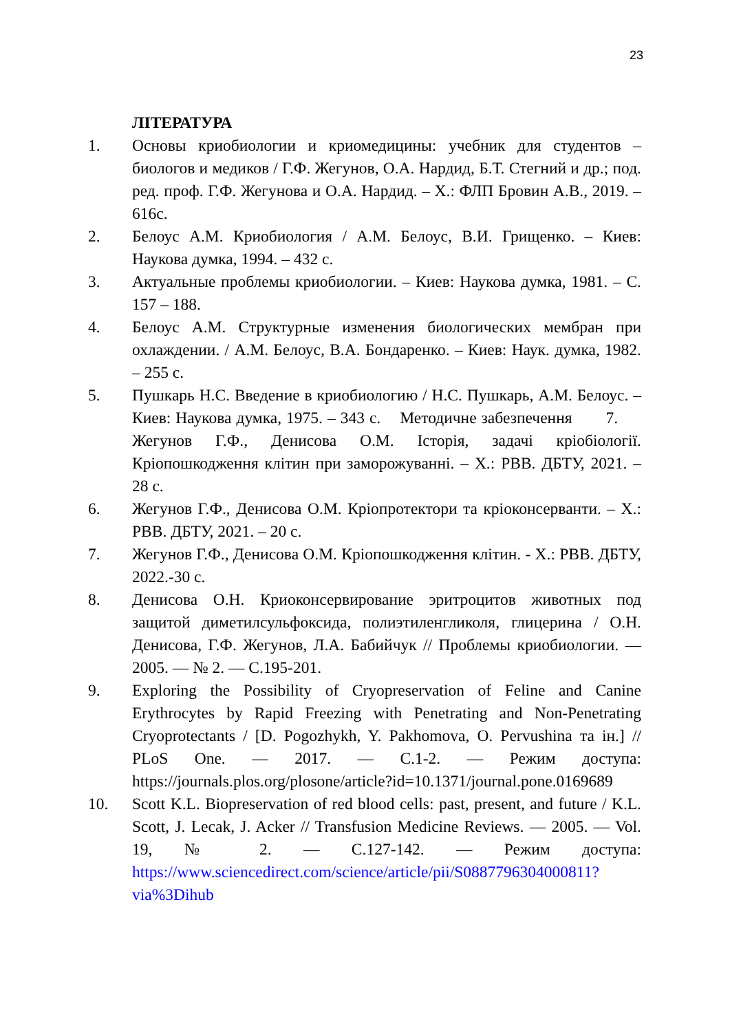23
ЛІТЕРАТУРА
1. Основы криобиологии и криомедицины: учебник для студентов – биологов и медиков / Г.Ф. Жегунов, О.А. Нардид, Б.Т. Стегний и др.; под. ред. проф. Г.Ф. Жегунова и О.А. Нардид. – Х.: ФЛП Бровин А.В., 2019. – 616с.
2. Белоус А.М. Криобиология / А.М. Белоус, В.И. Грищенко. – Киев: Наукова думка, 1994. – 432 с.
3. Актуальные проблемы криобиологии. – Киев: Наукова думка, 1981. – С. 157 – 188.
4. Белоус А.М. Структурные изменения биологических мембран при охлаждении. / А.М. Белоус, В.А. Бондаренко. – Киев: Наук. думка, 1982. – 255 с.
5. Пушкарь Н.С. Введение в криобиологию / Н.С. Пушкарь, А.М. Белоус. – Киев: Наукова думка, 1975. – 343 с. Методичне забезпечення 7. Жегунов Г.Ф., Денисова О.М. Історія, задачі кріобіології. Кріопошкодження клітин при заморожуванні. – Х.: РВВ. ДБТУ, 2021. – 28 с.
6. Жегунов Г.Ф., Денисова О.М. Кріопротектори та кріоконсерванти. – Х.: РВВ. ДБТУ, 2021. – 20 с.
7. Жегунов Г.Ф., Денисова О.М. Кріопошкодження клітин. - Х.: РВВ. ДБТУ, 2022.-30 с.
8. Денисова О.Н. Криоконсервирование эритроцитов животных под защитой диметилсульфоксида, полиэтиленгликоля, глицерина / О.Н. Денисова, Г.Ф. Жегунов, Л.А. Бабийчук // Проблемы криобиологии. — 2005. — № 2. — С.195-201.
9. Exploring the Possibility of Cryopreservation of Feline and Canine Erythrocytes by Rapid Freezing with Penetrating and Non-Penetrating Cryoprotectants / [D. Pogozhykh, Y. Pakhomova, O. Pervushina та ін.] // PLoS One. — 2017. — С.1-2. — Режим доступа: https://journals.plos.org/plosone/article?id=10.1371/journal.pone.0169689
10. Scott K.L. Biopreservation of red blood cells: past, present, and future / K.L. Scott, J. Lecak, J. Acker // Transfusion Medicine Reviews. — 2005. — Vol. 19, № 2. — С.127-142. — Режим доступа: https://www.sciencedirect.com/science/article/pii/S0887796304000811?via%3Dihub